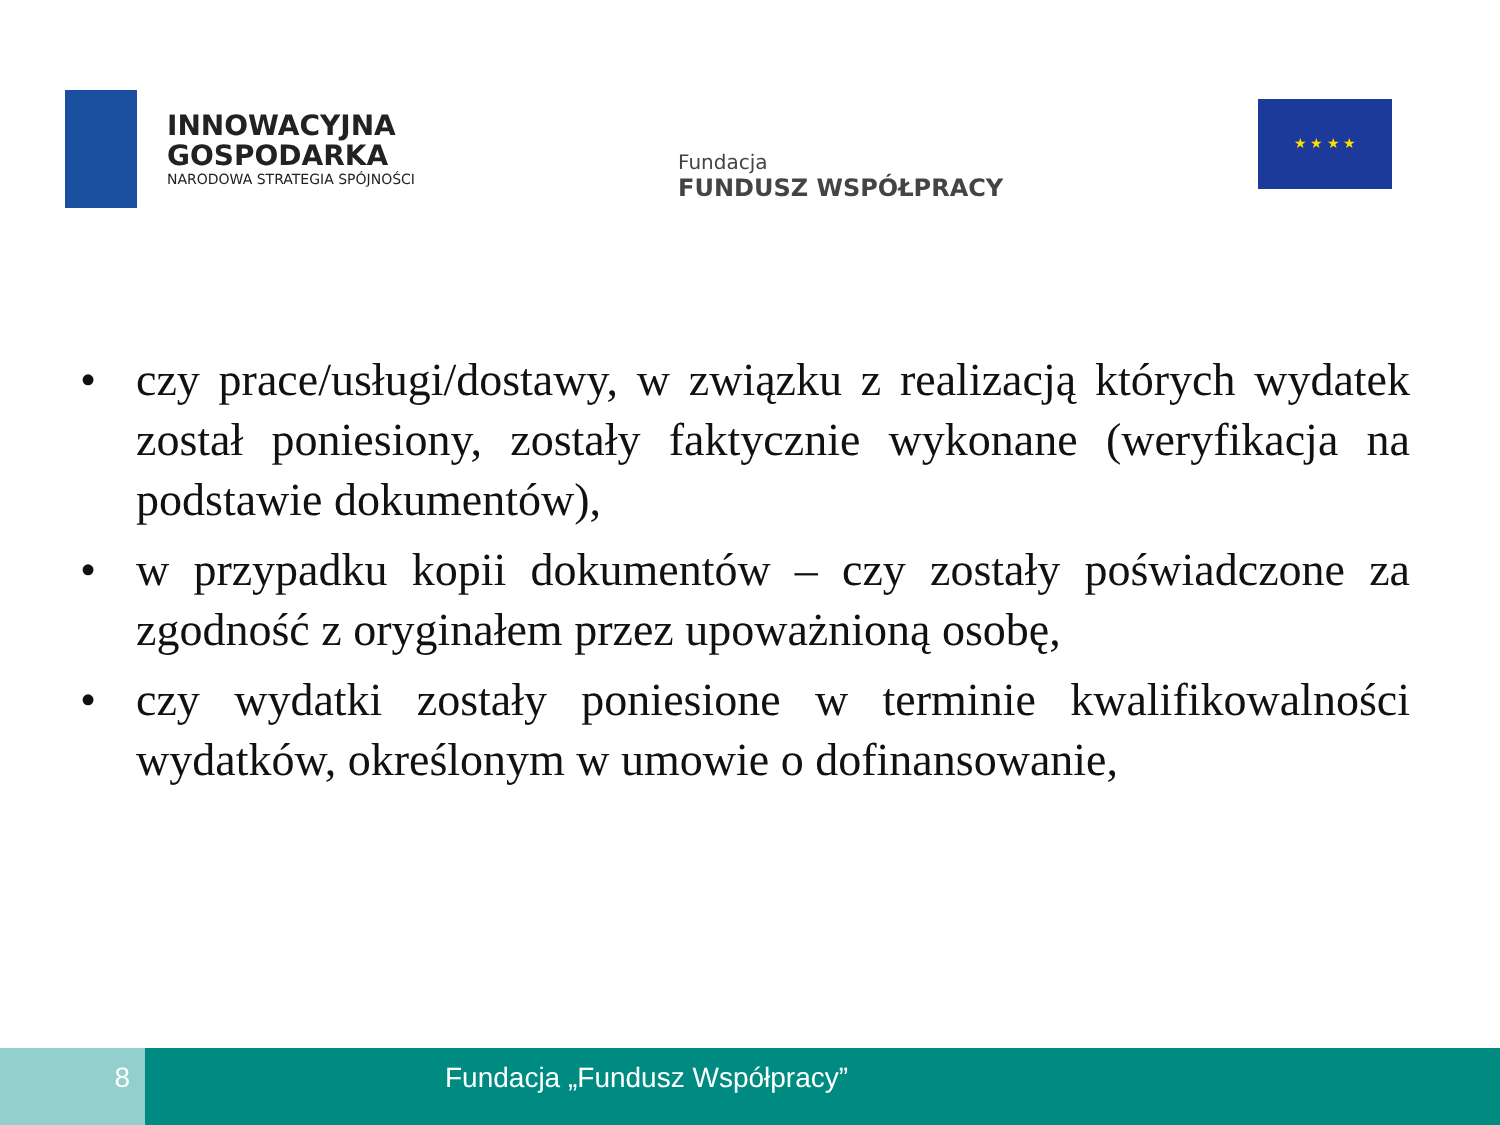INNOWACYJNA
GOSPODARKA
NARODOWA STRATEGIA SPÓJNOŚCI
Fundacja
FUNDUSZ WSPÓŁPRACY
★ ★ ★ ★
• czy prace/usługi/dostawy, w związku z realizacją których wydatek został poniesiony, zostały faktycznie wykonane (weryfikacja na podstawie dokumentów),
• w przypadku kopii dokumentów – czy zostały poświadczone za zgodność z oryginałem przez upoważnioną osobę,
• czy wydatki zostały poniesione w terminie kwalifikowalności wydatków, określonym w umowie o dofinansowanie,
8 Fundacja „Fundusz Współpracy”